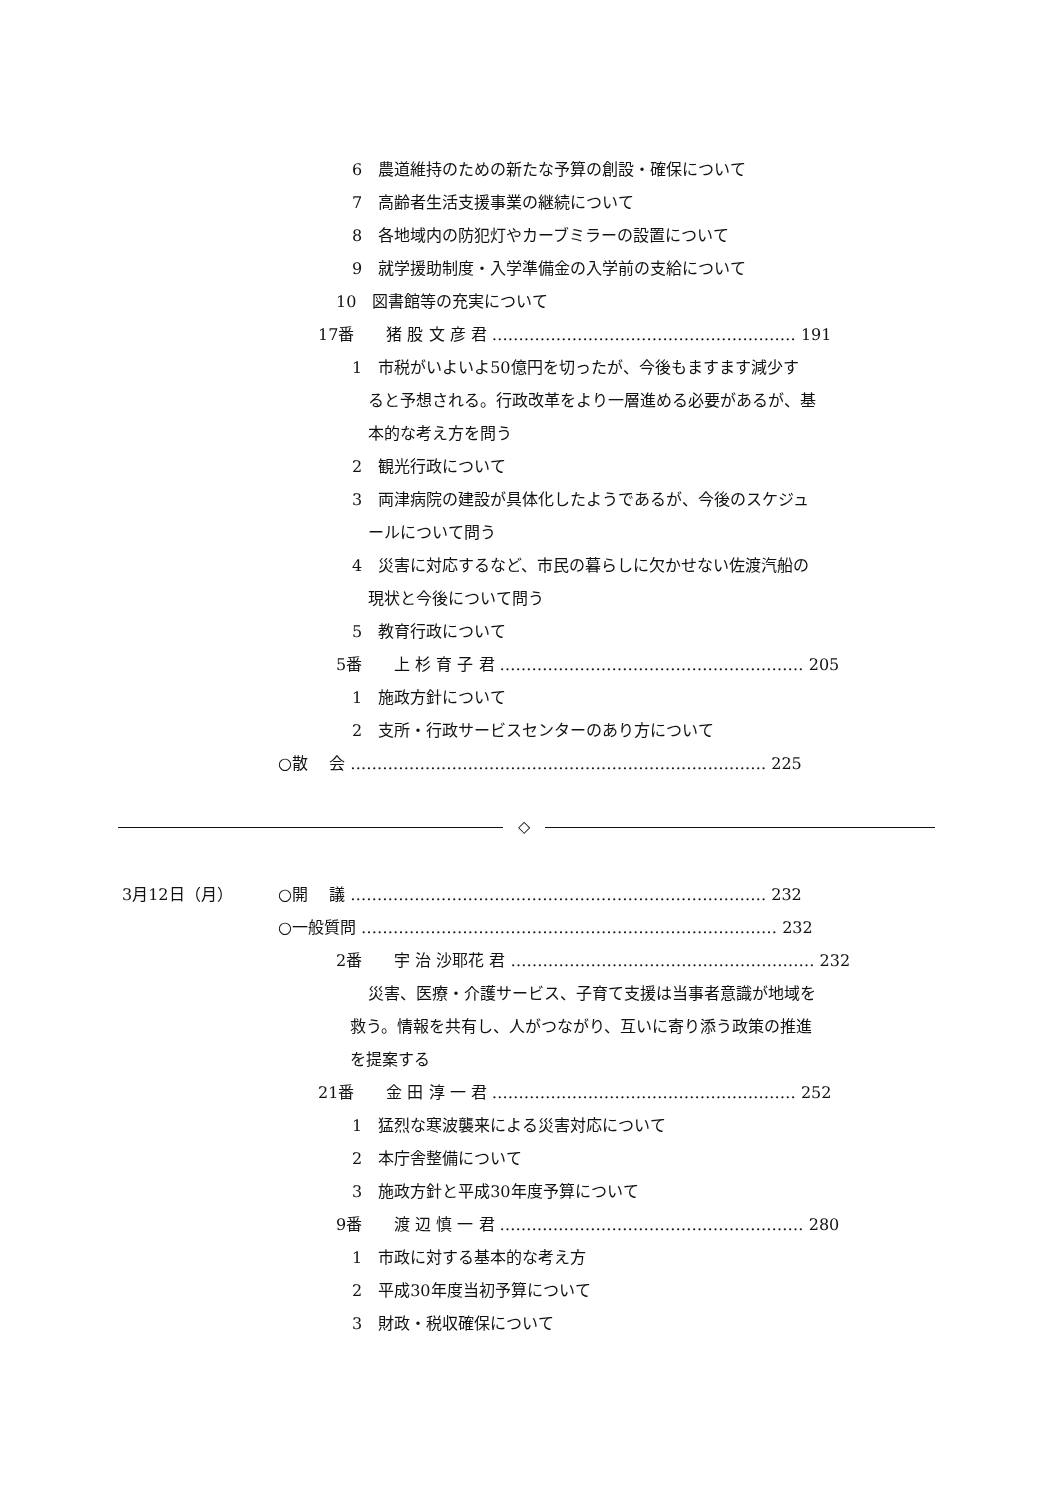6　農道維持のための新たな予算の創設・確保について
7　高齢者生活支援事業の継続について
8　各地域内の防犯灯やカーブミラーの設置について
9　就学援助制度・入学準備金の入学前の支給について
10　図書館等の充実について
17番　　猪 股 文 彦 君 ………………………………………………… 191
1　市税がいよいよ50億円を切ったが、今後もますます減少す
ると予想される。行政改革をより一層進める必要があるが、基
本的な考え方を問う
2　観光行政について
3　両津病院の建設が具体化したようであるが、今後のスケジュ
ールについて問う
4　災害に対応するなど、市民の暮らしに欠かせない佐渡汽船の
現状と今後について問う
5　教育行政について
5番　　上 杉 育 子 君 ………………………………………………… 205
1　施政方針について
2　支所・行政サービスセンターのあり方について
○散　 会 …………………………………………………………………… 225
◇
3月12日（月） ○開　 議 …………………………………………………………………… 232
○一般質問 …………………………………………………………………… 232
2番　　宇 治 沙耶花 君 ………………………………………………… 232
災害、医療・介護サービス、子育て支援は当事者意識が地域を
救う。情報を共有し、人がつながり、互いに寄り添う政策の推進
を提案する
21番　　金 田 淳 一 君 ………………………………………………… 252
1　猛烈な寒波襲来による災害対応について
2　本庁舎整備について
3　施政方針と平成30年度予算について
9番　　渡 辺 慎 一 君 ………………………………………………… 280
1　市政に対する基本的な考え方
2　平成30年度当初予算について
3　財政・税収確保について